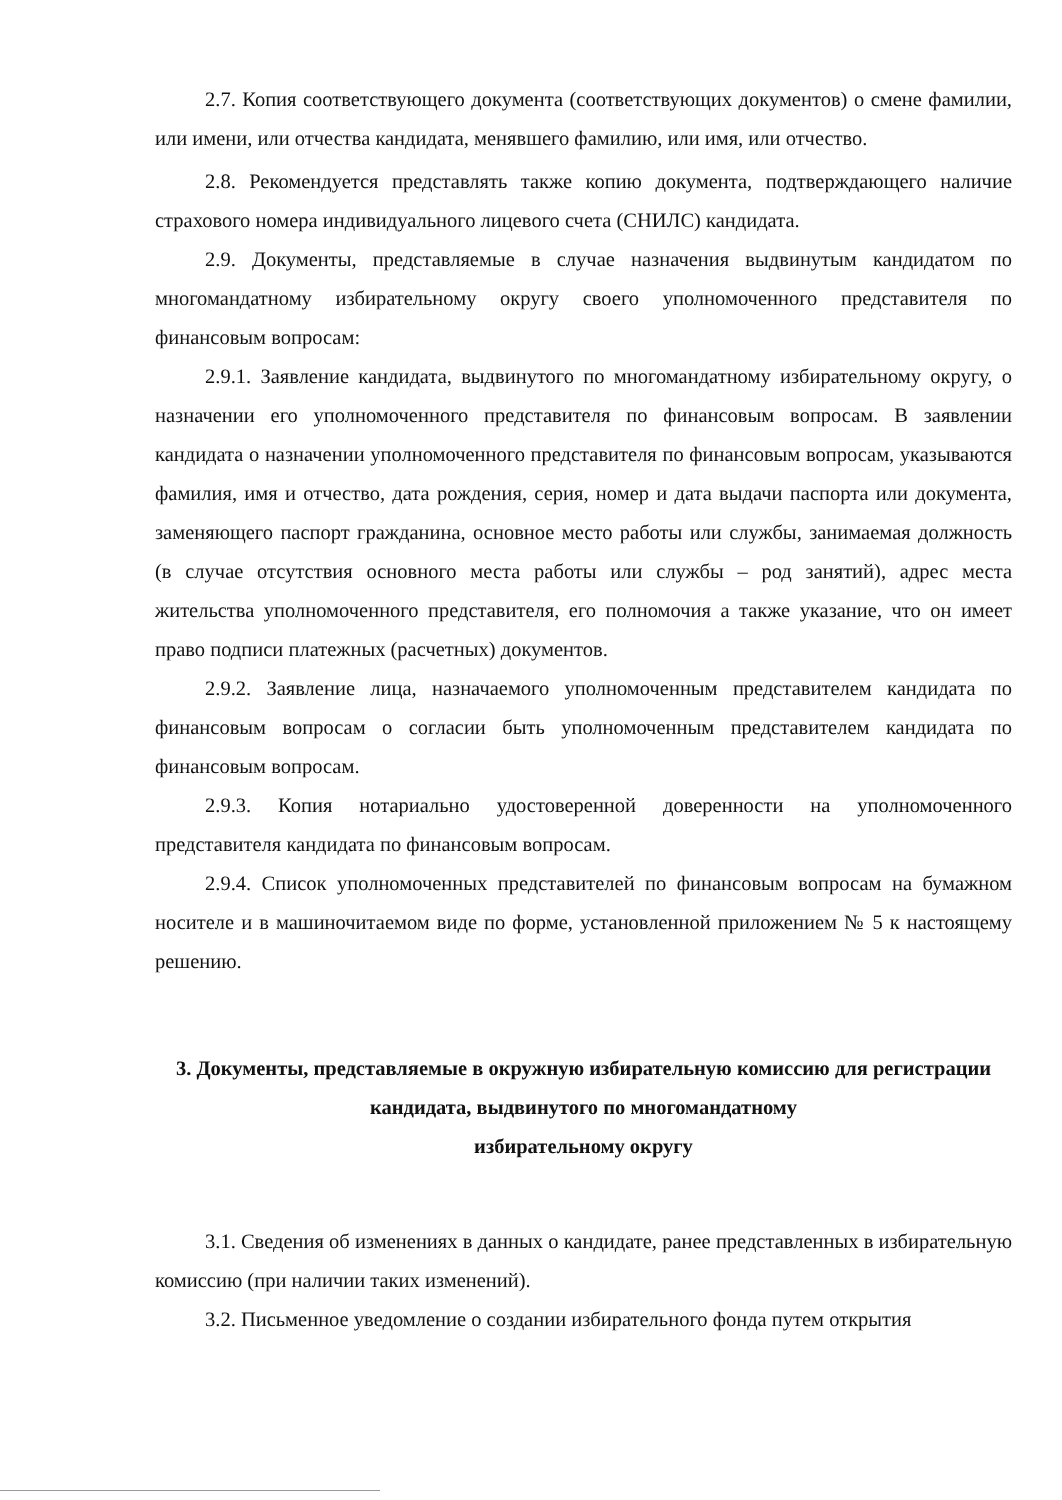2.7. Копия соответствующего документа (соответствующих документов) о смене фамилии, или имени, или отчества кандидата, менявшего фамилию, или имя, или отчество.
2.8. Рекомендуется представлять также копию документа, подтверждающего наличие страхового номера индивидуального лицевого счета (СНИЛС) кандидата.
2.9. Документы, представляемые в случае назначения выдвинутым кандидатом по многомандатному избирательному округу своего уполномоченного представителя по финансовым вопросам:
2.9.1. Заявление кандидата, выдвинутого по многомандатному избирательному округу, о назначении его уполномоченного представителя по финансовым вопросам. В заявлении кандидата о назначении уполномоченного представителя по финансовым вопросам, указываются фамилия, имя и отчество, дата рождения, серия, номер и дата выдачи паспорта или документа, заменяющего паспорт гражданина, основное место работы или службы, занимаемая должность (в случае отсутствия основного места работы или службы – род занятий), адрес места жительства уполномоченного представителя, его полномочия а также указание, что он имеет право подписи платежных (расчетных) документов.
2.9.2. Заявление лица, назначаемого уполномоченным представителем кандидата по финансовым вопросам о согласии быть уполномоченным представителем кандидата по финансовым вопросам.
2.9.3. Копия нотариально удостоверенной доверенности на уполномоченного представителя кандидата по финансовым вопросам.
2.9.4. Список уполномоченных представителей по финансовым вопросам на бумажном носителе и в машиночитаемом виде по форме, установленной приложением № 5 к настоящему решению.
3. Документы, представляемые в окружную избирательную комиссию для регистрации кандидата, выдвинутого по многомандатному
избирательному округу
3.1. Сведения об изменениях в данных о кандидате, ранее представленных в избирательную комиссию (при наличии таких изменений).
3.2. Письменное уведомление о создании избирательного фонда путем открытия